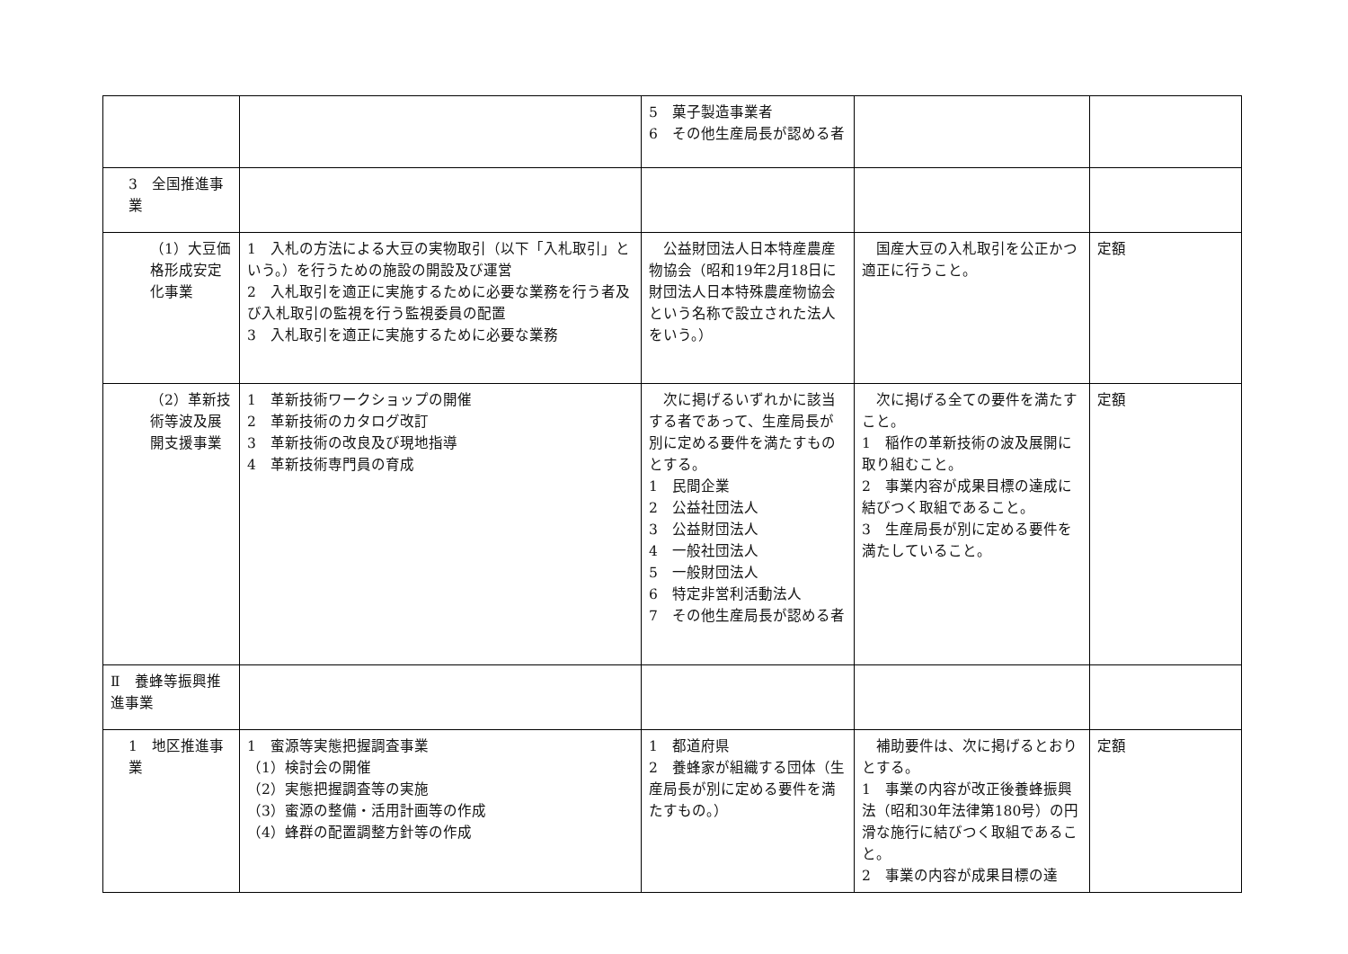| | | 5 菓子製造事業者 6 その他生産局長が認める者 | | |
| 3 全国推進事業 | | | | |
| （1）大豆価格形成安定化事業 | 1 入札の方法による大豆の実物取引（以下「入札取引」という。）を行うための施設の開設及び運営 2 入札取引を適正に実施するために必要な業務を行う者及び入札取引の監視を行う監視委員の配置 3 入札取引を適正に実施するために必要な業務 | 公益財団法人日本特産農産物協会（昭和19年2月18日に財団法人日本特殊農産物協会という名称で設立された法人をいう。） | 国産大豆の入札取引を公正かつ適正に行うこと。 | 定額 |
| （2）革新技術等波及展開支援事業 | 1 革新技術ワークショップの開催 2 革新技術のカタログ改訂 3 革新技術の改良及び現地指導 4 革新技術専門員の育成 | 次に掲げるいずれかに該当する者であって、生産局長が別に定める要件を満たすものとする。 1 民間企業 2 公益社団法人 3 公益財団法人 4 一般社団法人 5 一般財団法人 6 特定非営利活動法人 7 その他生産局長が認める者 | 次に掲げる全ての要件を満たすこと。 1 稲作の革新技術の波及展開に取り組むこと。 2 事業内容が成果目標の達成に結びつく取組であること。 3 生産局長が別に定める要件を満たしていること。 | 定額 |
| Ⅱ 養蜂等振興推進事業 | | | | |
| 1 地区推進事業 | 1 蜜源等実態把握調査事業 （1）検討会の開催 （2）実態把握調査等の実施 （3）蜜源の整備・活用計画等の作成 （4）蜂群の配置調整方針等の作成 | 1 都道府県 2 養蜂家が組織する団体（生産局長が別に定める要件を満たすもの。） | 補助要件は、次に掲げるとおりとする。 1 事業の内容が改正後養蜂振興法（昭和30年法律第180号）の円滑な施行に結びつく取組であること。 2 事業の内容が成果目標の達 | 定額 |